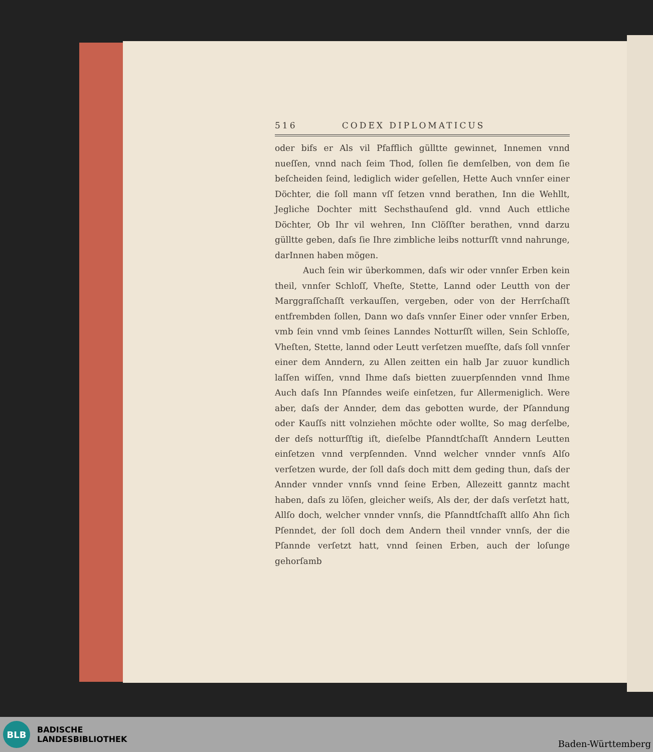516 CODEX DIPLOMATICUS
oder bifs er Als vil Pfafflich gülltte gewinnet, Innemen vnnd nueſſen, vnnd nach ſeim Thod, ſollen ſie demſelben, von dem ſie beſcheiden ſeind, lediglich wider geſellen, Hette Auch vnnſer einer Döchter, die ſoll mann vſſ ſetzen vnnd berathen, Inn die Wehllt, Jegliche Dochter mitt Sechsthauſend gld. vnnd Auch ettliche Döchter, Ob Ihr vil wehren, Inn Clöſſter berathen, vnnd darzu gülltte geben, daſs ſie Ihre zimbliche leibs notturſſt vnnd nahrunge, darInnen haben mögen.
Auch ſein wir überkommen, daſs wir oder vnnſer Erben kein theil, vnnſer Schloſſ, Vheſte, Stette, Lannd oder Leutth von der Marggraſſchaſſt verkauſſen, vergeben, oder von der Herrſchaſſt entfrembden ſollen, Dann wo daſs vnnſer Einer oder vnnſer Erben, vmb ſein vnnd vmb ſeines Lanndes Notturſſt willen, Sein Schloſſe, Vheſten, Stette, lannd oder Leutt verſetzen mueſſte, daſs ſoll vnnſer einer dem Anndern, zu Allen zeitten ein halb Jar zuuor kundlich laſſen wiſſen, vnnd Ihme daſs bietten zuuerpſennden vnnd Ihme Auch daſs Inn Pſanndes weiſe einſetzen, fur Allermeniglich. Were aber, daſs der Annder, dem das gebotten wurde, der Pſanndung oder Kauſſs nitt volnziehen möchte oder wollte, So mag derſelbe, der deſs notturſſtig iſt, dieſelbe Pſanndtſchaſſt Anndern Leutten einſetzen vnnd verpſennden. Vnnd welcher vnnder vnnſs Alſo verſetzen wurde, der ſoll daſs doch mitt dem geding thun, daſs der Annder vnnder vnnſs vnnd ſeine Erben, Allezeitt ganntz macht haben, daſs zu löſen, gleicher weiſs, Als der, der daſs verſetzt hatt, Allſo doch, welcher vnnder vnnſs, die Pſanndtſchaſſt allſo Ahn ſich Pſenndet, der ſoll doch dem Andern theil vnnder vnnſs, der die Pſannde verſetzt hatt, vnnd ſeinen Erben, auch der loſunge gehorſamb
BLB
BADISCHE
LANDESBIBLIOTHEK
Baden-Württemberg